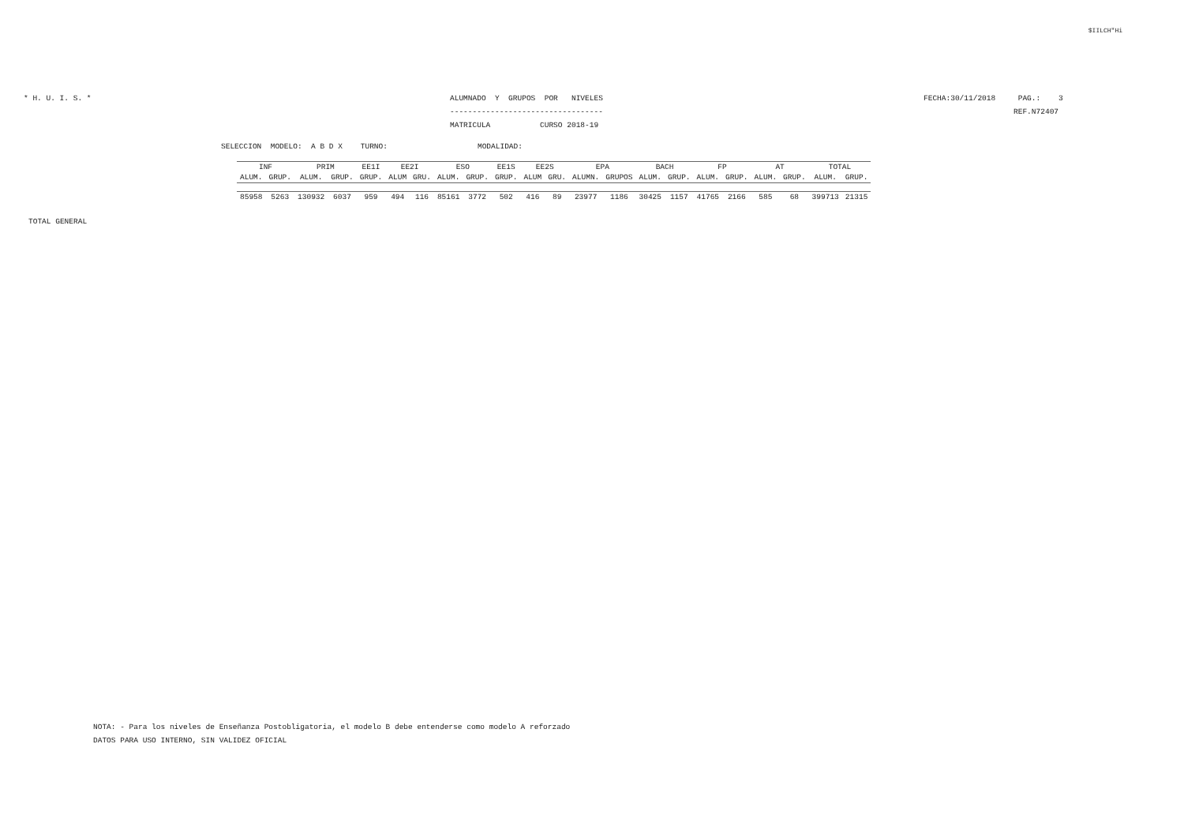$IILCH"Hi
* H. U. I. S. *
ALUMNADO  Y  GRUPOS  POR   NIVELES
----------------------------------
MATRICULA           CURSO 2018-19
FECHA:30/11/2018     PAG.:    3
                    REF.N72407
SELECCION  MODELO:  A B D X    TURNO:                    MODALIDAD:
| INF | | PRIM | | EE1I | EE2I | | ESO | | EE1S | EE2S | | EPA | | BACH | | FP | | AT | | TOTAL | |
| --- | --- | --- | --- | --- | --- | --- | --- | --- | --- | --- | --- | --- | --- | --- | --- | --- | --- | --- | --- | --- | --- |
| ALUM. | GRUP. | ALUM. | GRUP. | GRUP. | ALUM | GRU. | ALUM. | GRUP. | GRUP. | ALUM | GRU. | ALUMN. | GRUPOS | ALUM. | GRUP. | ALUM. | GRUP. | ALUM. | GRUP. | ALUM. | GRUP. |
| 85958 | 5263 | 130932 | 6037 | 959 | 494 | 116 | 85161 | 3772 | 502 | 416 | 89 | 23977 | 1186 | 30425 | 1157 | 41765 | 2166 | 585 | 68 | 399713 | 21315 |
TOTAL GENERAL
NOTA: - Para los niveles de Enseñanza Postobligatoria, el modelo B debe entenderse como modelo A reforzado
DATOS PARA USO INTERNO, SIN VALIDEZ OFICIAL